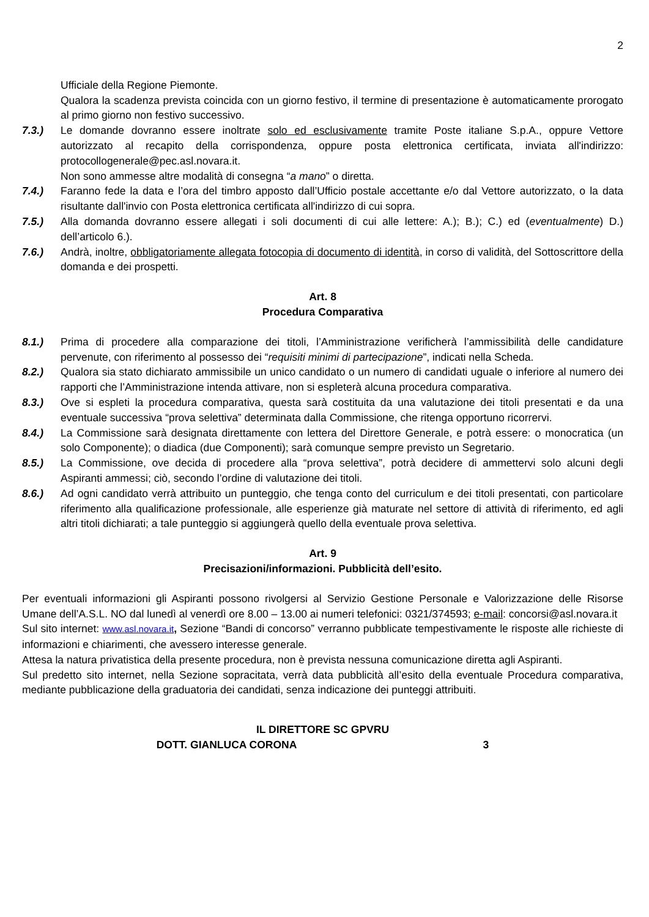2
Ufficiale della Regione Piemonte.
Qualora la scadenza prevista coincida con un giorno festivo, il termine di presentazione è automaticamente prorogato al primo giorno non festivo successivo.
7.3.) Le domande dovranno essere inoltrate solo ed esclusivamente tramite Poste italiane S.p.A., oppure Vettore autorizzato al recapito della corrispondenza, oppure posta elettronica certificata, inviata all'indirizzo: protocollogenerale@pec.asl.novara.it.
Non sono ammesse altre modalità di consegna “a mano” o diretta.
7.4.) Faranno fede la data e l’ora del timbro apposto dall’Ufficio postale accettante e/o dal Vettore autorizzato, o la data risultante dall'invio con Posta elettronica certificata all'indirizzo di cui sopra.
7.5.) Alla domanda dovranno essere allegati i soli documenti di cui alle lettere: A.); B.); C.) ed (eventualmente) D.) dell’articolo 6.).
7.6.) Andrà, inoltre, obbligatoriamente allegata fotocopia di documento di identità, in corso di validità, del Sottoscrittore della domanda e dei prospetti.
Art. 8
Procedura Comparativa
8.1.) Prima di procedere alla comparazione dei titoli, l’Amministrazione verificherà l’ammissibilità delle candidature pervenute, con riferimento al possesso dei “requisiti minimi di partecipazione”, indicati nella Scheda.
8.2.) Qualora sia stato dichiarato ammissibile un unico candidato o un numero di candidati uguale o inferiore al numero dei rapporti che l’Amministrazione intenda attivare, non si espleterà alcuna procedura comparativa.
8.3.) Ove si espleti la procedura comparativa, questa sarà costituita da una valutazione dei titoli presentati e da una eventuale successiva “prova selettiva” determinata dalla Commissione, che ritenga opportuno ricorrervi.
8.4.) La Commissione sarà designata direttamente con lettera del Direttore Generale, e potrà essere: o monocratica (un solo Componente); o diadica (due Componenti); sarà comunque sempre previsto un Segretario.
8.5.) La Commissione, ove decida di procedere alla “prova selettiva”, potrà decidere di ammettervi solo alcuni degli Aspiranti ammessi; ciò, secondo l’ordine di valutazione dei titoli.
8.6.) Ad ogni candidato verrà attribuito un punteggio, che tenga conto del curriculum e dei titoli presentati, con particolare riferimento alla qualificazione professionale, alle esperienze già maturate nel settore di attività di riferimento, ed agli altri titoli dichiarati; a tale punteggio si aggiungerà quello della eventuale prova selettiva.
Art. 9
Precisazioni/informazioni. Pubblicità dell’esito.
Per eventuali informazioni gli Aspiranti possono rivolgersi al Servizio Gestione Personale e Valorizzazione delle Risorse Umane dell’A.S.L. NO dal lunedì al venerdì ore 8.00 – 13.00 ai numeri telefonici: 0321/374593; e-mail: concorsi@asl.novara.it
Sul sito internet: www.asl.novara.it, Sezione “Bandi di concorso” verranno pubblicate tempestivamente le risposte alle richieste di informazioni e chiarimenti, che avessero interesse generale.
Attesa la natura privatistica della presente procedura, non è prevista nessuna comunicazione diretta agli Aspiranti.
Sul predetto sito internet, nella Sezione sopracitata, verrà data pubblicità all’esito della eventuale Procedura comparativa, mediante pubblicazione della graduatoria dei candidati, senza indicazione dei punteggi attribuiti.
IL DIRETTORE SC GPVRU
DOTT. GIANLUCA CORONA 3